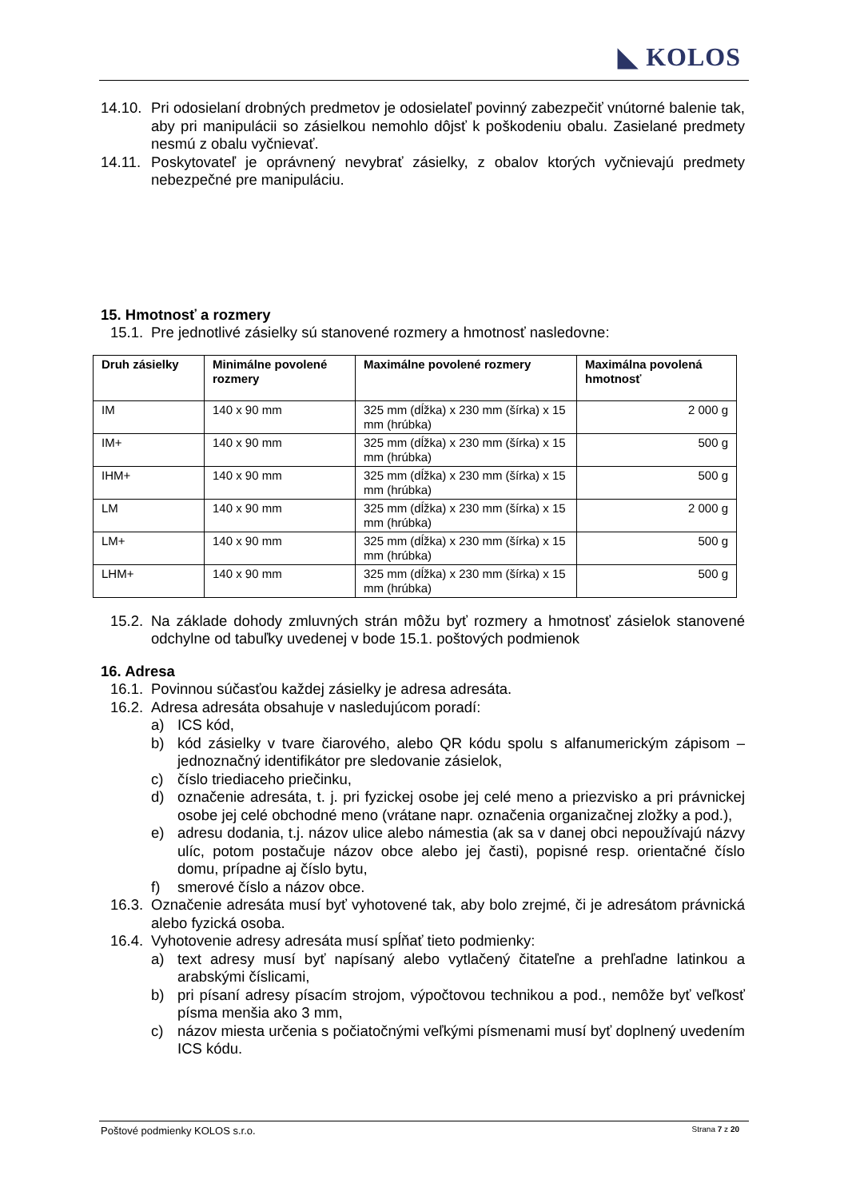◣ KOLOS
14.10. Pri odosielaní drobných predmetov je odosielateľ povinný zabezpečiť vnútorné balenie tak, aby pri manipulácii so zásielkou nemohlo dôjsť k poškodeniu obalu. Zasielané predmety nesmú z obalu vyčnievať.
14.11. Poskytovateľ je oprávnený nevybrať zásielky, z obalov ktorých vyčnievajú predmety nebezpečné pre manipuláciu.
15. Hmotnosť a rozmery
15.1. Pre jednotlivé zásielky sú stanovené rozmery a hmotnosť nasledovne:
| Druh zásielky | Minimálne povolené rozmery | Maximálne povolené rozmery | Maximálna povolená hmotnosť |
| --- | --- | --- | --- |
| IM | 140 x 90 mm | 325 mm (dĺžka) x 230 mm (šírka) x 15 mm (hrúbka) | 2 000 g |
| IM+ | 140 x 90 mm | 325 mm (dĺžka) x 230 mm (šírka) x 15 mm (hrúbka) | 500 g |
| IHM+ | 140 x 90 mm | 325 mm (dĺžka) x 230 mm (šírka) x 15 mm (hrúbka) | 500 g |
| LM | 140 x 90 mm | 325 mm (dĺžka) x 230 mm (šírka) x 15 mm (hrúbka) | 2 000 g |
| LM+ | 140 x 90 mm | 325 mm (dĺžka) x 230 mm (šírka) x 15 mm (hrúbka) | 500 g |
| LHM+ | 140 x 90 mm | 325 mm (dĺžka) x 230 mm (šírka) x 15 mm (hrúbka) | 500 g |
15.2. Na základe dohody zmluvných strán môžu byť rozmery a hmotnosť zásielok stanovené odchylne od tabuľky uvedenej v bode 15.1. poštových podmienok
16. Adresa
16.1. Povinnou súčasťou každej zásielky je adresa adresáta.
16.2. Adresa adresáta obsahuje v nasledujúcom poradí:
a) ICS kód,
b) kód zásielky v tvare čiarového, alebo QR kódu spolu s alfanumerickým zápisom – jednoznačný identifikátor pre sledovanie zásielok,
c) číslo triediaceho priečinku,
d) označenie adresáta, t. j. pri fyzickej osobe jej celé meno a priezvisko a pri právnickej osobe jej celé obchodné meno (vrátane napr. označenia organizačnej zložky a pod.),
e) adresu dodania, t.j. názov ulice alebo námestia (ak sa v danej obci nepoužívajú názvy ulíc, potom postačuje názov obce alebo jej časti), popisné resp. orientačné číslo domu, prípadne aj číslo bytu,
f) smerové číslo a názov obce.
16.3. Označenie adresáta musí byť vyhotovené tak, aby bolo zrejmé, či je adresátom právnická alebo fyzická osoba.
16.4. Vyhotovenie adresy adresáta musí spĺňať tieto podmienky:
a) text adresy musí byť napísaný alebo vytlačený čitateľne a prehľadne latinkou a arabskými číslicami,
b) pri písaní adresy písacím strojom, výpočtovou technikou a pod., nemôže byť veľkosť písma menšia ako 3 mm,
c) názov miesta určenia s počiatočnými veľkými písmenami musí byť doplnený uvedením ICS kódu.
Poštové podmienky KOLOS s.r.o. Strana 7 z 20